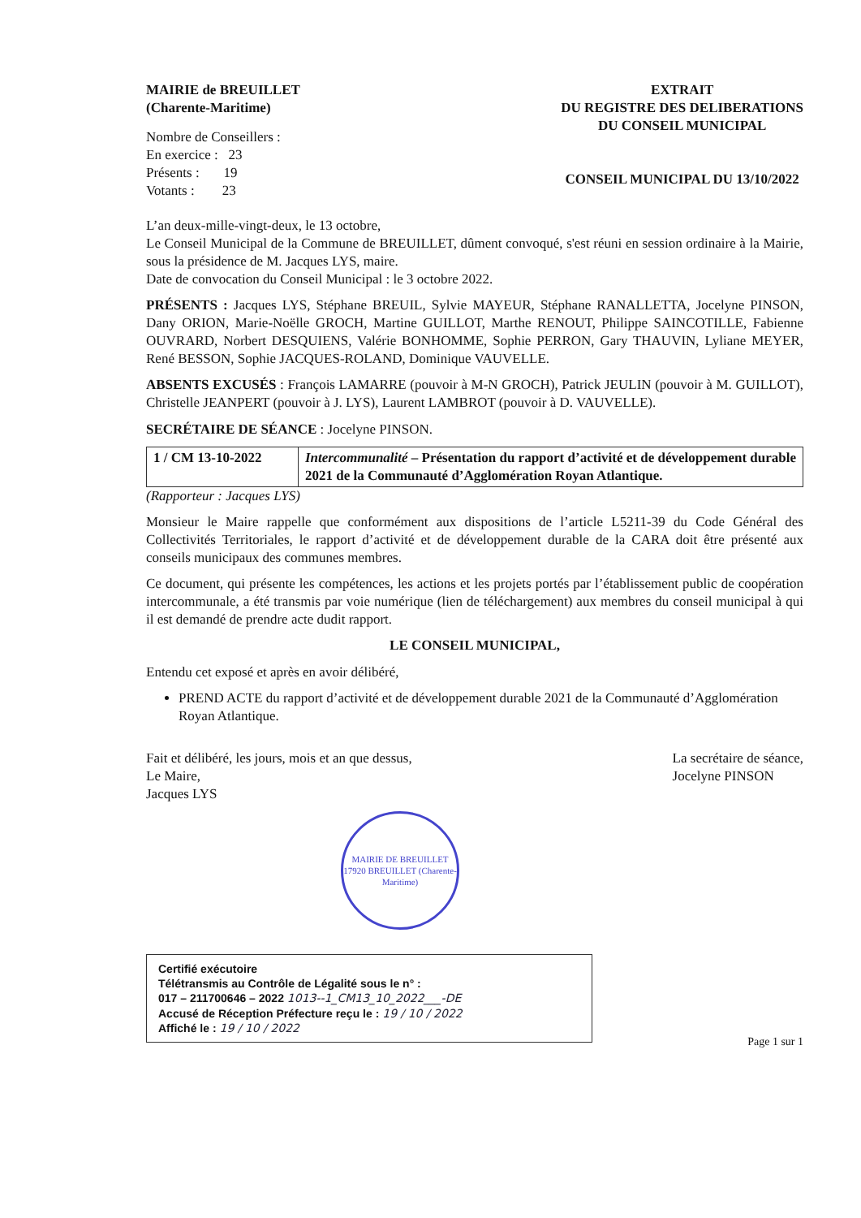MAIRIE de BREUILLET
(Charente-Maritime)
Nombre de Conseillers :
En exercice : 23
Présents : 19
Votants : 23
EXTRAIT
DU REGISTRE DES DELIBERATIONS
DU CONSEIL MUNICIPAL
CONSEIL MUNICIPAL DU 13/10/2022
L’an deux-mille-vingt-deux, le 13 octobre,
Le Conseil Municipal de la Commune de BREUILLET, dûment convoqué, s'est réuni en session ordinaire à la Mairie, sous la présidence de M. Jacques LYS, maire.
Date de convocation du Conseil Municipal : le 3 octobre 2022.
PRÉSENTS : Jacques LYS, Stéphane BREUIL, Sylvie MAYEUR, Stéphane RANALLETTA, Jocelyne PINSON, Dany ORION, Marie-Noëlle GROCH, Martine GUILLOT, Marthe RENOUT, Philippe SAINCOTILLE, Fabienne OUVRARD, Norbert DESQUIENS, Valérie BONHOMME, Sophie PERRON, Gary THAUVIN, Lyliane MEYER, René BESSON, Sophie JACQUES-ROLAND, Dominique VAUVELLE.
ABSENTS EXCUSÉS : François LAMARRE (pouvoir à M-N GROCH), Patrick JEULIN (pouvoir à M. GUILLOT), Christelle JEANPERT (pouvoir à J. LYS), Laurent LAMBROT (pouvoir à D. VAUVELLE).
SECRÉTAIRE DE SÉANCE : Jocelyne PINSON.
| 1 / CM 13-10-2022 | Intercommunalité – Présentation du rapport d’activité et de développement durable 2021 de la Communauté d’Agglomération Royan Atlantique. |
(Rapporteur : Jacques LYS)
Monsieur le Maire rappelle que conformément aux dispositions de l’article L5211-39 du Code Général des Collectivités Territoriales, le rapport d’activité et de développement durable de la CARA doit être présenté aux conseils municipaux des communes membres.
Ce document, qui présente les compétences, les actions et les projets portés par l’établissement public de coopération intercommunale, a été transmis par voie numérique (lien de téléchargement) aux membres du conseil municipal à qui il est demandé de prendre acte dudit rapport.
LE CONSEIL MUNICIPAL,
Entendu cet exposé et après en avoir délibéré,
PREND ACTE du rapport d’activité et de développement durable 2021 de la Communauté d’Agglomération Royan Atlantique.
Fait et délibéré, les jours, mois et an que dessus,
Le Maire,
Jacques LYS
MAIRIE DE BREUILLET
17920 BREUILLET (Charente-Maritime)
La secrétaire de séance,
Jocelyne PINSON
Certifié exécutoire
Télétransmis au Contrôle de Légalité sous le n° :
017 – 211700646 – 2022 1013--1_CM13_10_2022___-DE
Accusé de Réception Préfecture reçu le : 19 / 10 / 2022
Affiché le : 19 / 10 / 2022
Page 1 sur 1